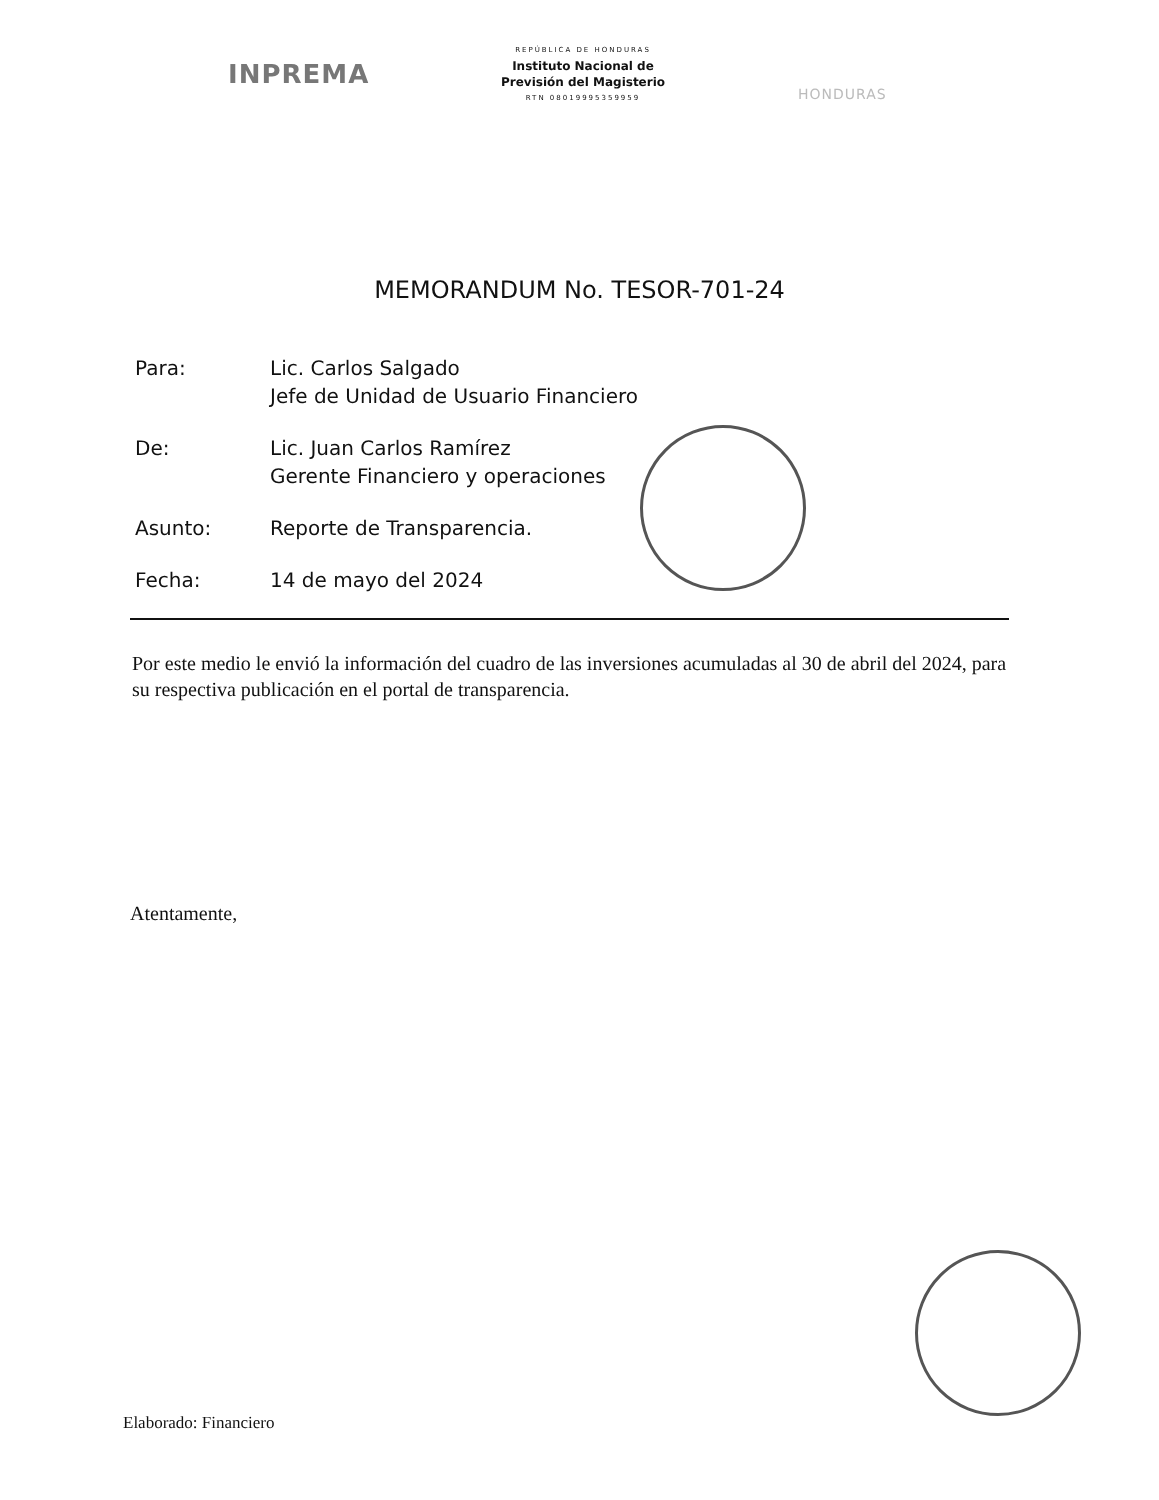INPREMA
REPÚBLICA DE HONDURAS
Instituto Nacional de
Previsión del Magisterio
RTN 08019995359959
HONDURAS
MEMORANDUM No. TESOR-701-24
Para: Lic. Carlos Salgado
Jefe de Unidad de Usuario Financiero
De: Lic. Juan Carlos Ramírez
Gerente Financiero y operaciones
Asunto: Reporte de Transparencia.
Fecha: 14 de mayo del 2024
Por este medio le envió la información del cuadro de las inversiones acumuladas al 30 de abril del 2024, para su respectiva publicación en el portal de transparencia.
Atentamente,
Elaborado: Financiero